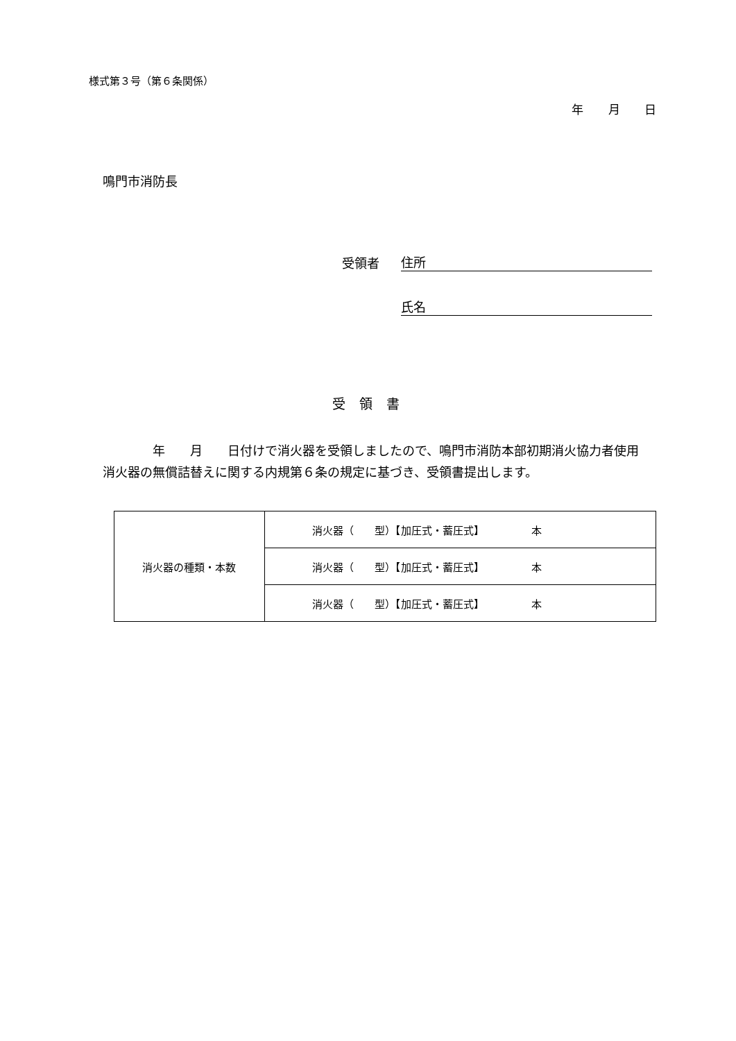様式第３号（第６条関係）
年 月 日
鳴門市消防長
受領者 住所
氏名
受領書
　　　　年　　月　　日付けで消火器を受領しましたので、鳴門市消防本部初期消火協力者使用消火器の無償詰替えに関する内規第６条の規定に基づき、受領書提出します。
| 消火器の種類・本数 | 消火器（ 型）【加圧式・蓄圧式】 本 |
| | 消火器（ 型）【加圧式・蓄圧式】 本 |
| | 消火器（ 型）【加圧式・蓄圧式】 本 |